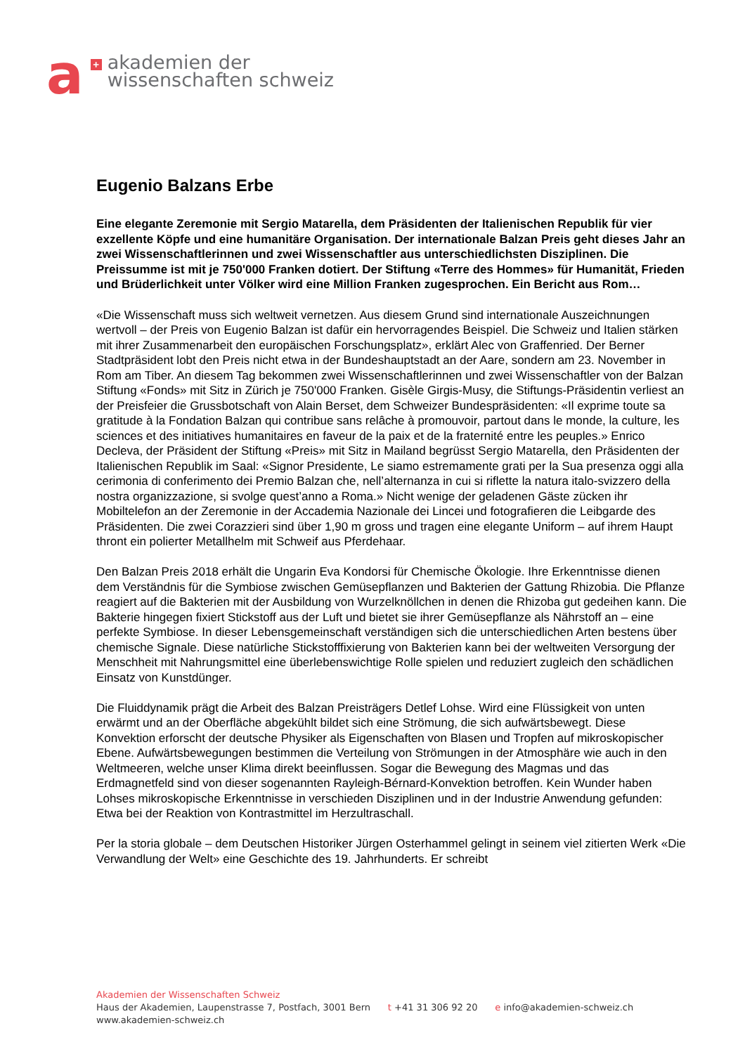a
+
akademien der
wissenschaften schweiz
Eugenio Balzans Erbe
Eine elegante Zeremonie mit Sergio Matarella, dem Präsidenten der Italienischen Republik für vier exzellente Köpfe und eine humanitäre Organisation. Der internationale Balzan Preis geht dieses Jahr an zwei Wissenschaftlerinnen und zwei Wissenschaftler aus unterschiedlichsten Disziplinen. Die Preissumme ist mit je 750'000 Franken dotiert. Der Stiftung «Terre des Hommes» für Humanität, Frieden und Brüderlichkeit unter Völker wird eine Million Franken zugesprochen. Ein Bericht aus Rom…
«Die Wissenschaft muss sich weltweit vernetzen. Aus diesem Grund sind internationale Auszeichnungen wertvoll – der Preis von Eugenio Balzan ist dafür ein hervorragendes Beispiel. Die Schweiz und Italien stärken mit ihrer Zusammenarbeit den europäischen Forschungsplatz», erklärt Alec von Graffenried. Der Berner Stadtpräsident lobt den Preis nicht etwa in der Bundeshauptstadt an der Aare, sondern am 23. November in Rom am Tiber. An diesem Tag bekommen zwei Wissenschaftlerinnen und zwei Wissenschaftler von der Balzan Stiftung «Fonds» mit Sitz in Zürich je 750'000 Franken. Gisèle Girgis-Musy, die Stiftungs-Präsidentin verliest an der Preisfeier die Grussbotschaft von Alain Berset, dem Schweizer Bundespräsidenten: «Il exprime toute sa gratitude à la Fondation Balzan qui contribue sans relâche à promouvoir, partout dans le monde, la culture, les sciences et des initiatives humanitaires en faveur de la paix et de la fraternité entre les peuples.» Enrico Decleva, der Präsident der Stiftung «Preis» mit Sitz in Mailand begrüsst Sergio Matarella, den Präsidenten der Italienischen Republik im Saal: «Signor Presidente, Le siamo estremamente grati per la Sua presenza oggi alla cerimonia di conferimento dei Premio Balzan che, nell’alternanza in cui si riflette la natura italo-svizzero della nostra organizzazione, si svolge quest’anno a Roma.» Nicht wenige der geladenen Gäste zücken ihr Mobiltelefon an der Zeremonie in der Accademia Nazionale dei Lincei und fotografieren die Leibgarde des Präsidenten. Die zwei Corazzieri sind über 1,90 m gross und tragen eine elegante Uniform – auf ihrem Haupt thront ein polierter Metallhelm mit Schweif aus Pferdehaar.
Den Balzan Preis 2018 erhält die Ungarin Eva Kondorsi für Chemische Ökologie. Ihre Erkenntnisse dienen dem Verständnis für die Symbiose zwischen Gemüsepflanzen und Bakterien der Gattung Rhizobia. Die Pflanze reagiert auf die Bakterien mit der Ausbildung von Wurzelknöllchen in denen die Rhizoba gut gedeihen kann. Die Bakterie hingegen fixiert Stickstoff aus der Luft und bietet sie ihrer Gemüsepflanze als Nährstoff an – eine perfekte Symbiose. In dieser Lebensgemeinschaft verständigen sich die unterschiedlichen Arten bestens über chemische Signale. Diese natürliche Stickstofffixierung von Bakterien kann bei der weltweiten Versorgung der Menschheit mit Nahrungsmittel eine überlebenswichtige Rolle spielen und reduziert zugleich den schädlichen Einsatz von Kunstdünger.
Die Fluiddynamik prägt die Arbeit des Balzan Preisträgers Detlef Lohse. Wird eine Flüssigkeit von unten erwärmt und an der Oberfläche abgekühlt bildet sich eine Strömung, die sich aufwärtsbewegt. Diese Konvektion erforscht der deutsche Physiker als Eigenschaften von Blasen und Tropfen auf mikroskopischer Ebene. Aufwärtsbewegungen bestimmen die Verteilung von Strömungen in der Atmosphäre wie auch in den Weltmeeren, welche unser Klima direkt beeinflussen. Sogar die Bewegung des Magmas und das Erdmagnetfeld sind von dieser sogenannten Rayleigh-Bérnard-Konvektion betroffen. Kein Wunder haben Lohses mikroskopische Erkenntnisse in verschieden Disziplinen und in der Industrie Anwendung gefunden: Etwa bei der Reaktion von Kontrastmittel im Herzultraschall.
Per la storia globale – dem Deutschen Historiker Jürgen Osterhammel gelingt in seinem viel zitierten Werk «Die Verwandlung der Welt» eine Geschichte des 19. Jahrhunderts. Er schreibt
Akademien der Wissenschaften Schweiz
Haus der Akademien, Laupenstrasse 7, Postfach, 3001 Bern t +41 31 306 92 20 e info@akademien-schweiz.ch
www.akademien-schweiz.ch